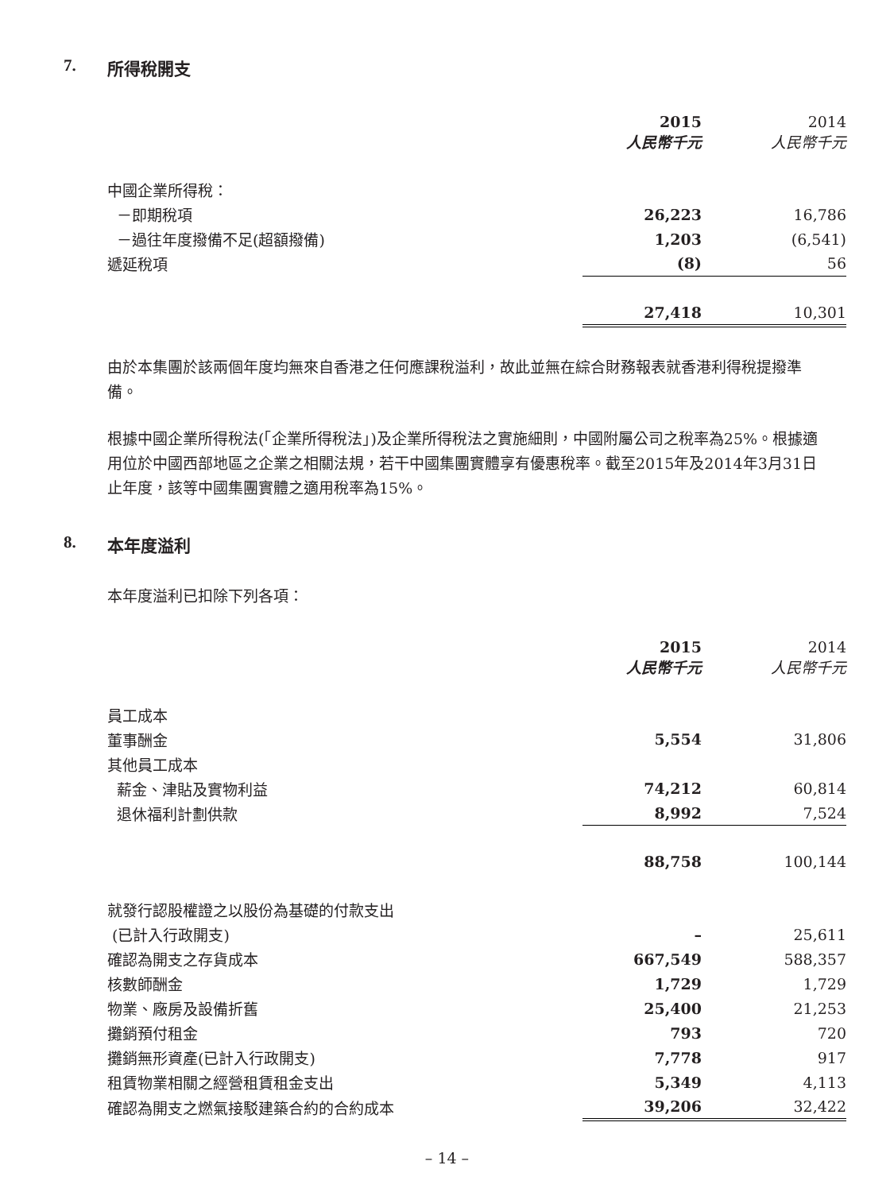7. 所得稅開支
| | 2015 人民幣千元 | 2014 人民幣千元 |
| 中國企業所得稅： | | |
| －即期稅項 | 26,223 | 16,786 |
| －過往年度撥備不足(超額撥備) | 1,203 | (6,541) |
| 遞延稅項 | (8) | 56 |
| | 27,418 | 10,301 |
由於本集團於該兩個年度均無來自香港之任何應課稅溢利，故此並無在綜合財務報表就香港利得稅提撥準備。
根據中國企業所得稅法(「企業所得稅法」)及企業所得稅法之實施細則，中國附屬公司之稅率為25%。根據適用位於中國西部地區之企業之相關法規，若干中國集團實體享有優惠稅率。截至2015年及2014年3月31日止年度，該等中國集團實體之適用稅率為15%。
8. 本年度溢利
本年度溢利已扣除下列各項：
| | 2015 人民幣千元 | 2014 人民幣千元 |
| 員工成本 | | |
| 董事酬金 | 5,554 | 31,806 |
| 其他員工成本 | | |
| 薪金、津貼及實物利益 | 74,212 | 60,814 |
| 退休福利計劃供款 | 8,992 | 7,524 |
| | 88,758 | 100,144 |
| 就發行認股權證之以股份為基礎的付款支出 | | |
| (已計入行政開支) | – | 25,611 |
| 確認為開支之存貨成本 | 667,549 | 588,357 |
| 核數師酬金 | 1,729 | 1,729 |
| 物業、廠房及設備折舊 | 25,400 | 21,253 |
| 攤銷預付租金 | 793 | 720 |
| 攤銷無形資產(已計入行政開支) | 7,778 | 917 |
| 租賃物業相關之經營租賃租金支出 | 5,349 | 4,113 |
| 確認為開支之燃氣接駁建築合約的合約成本 | 39,206 | 32,422 |
– 14 –